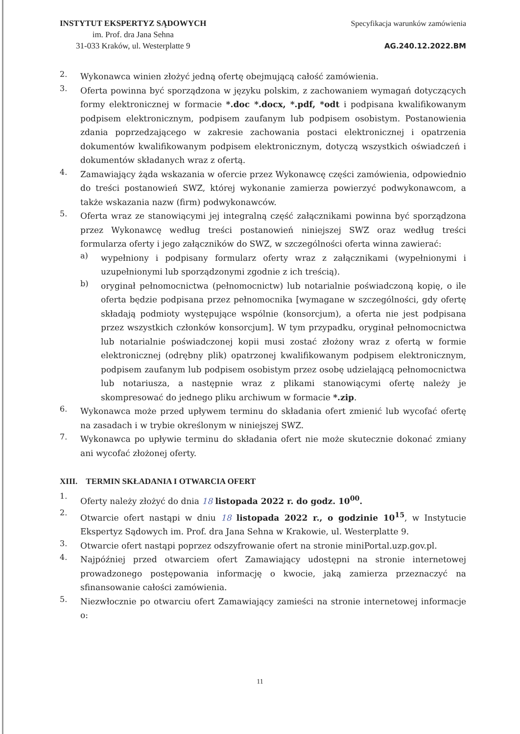INSTYTUT EKSPERTYZ SĄDOWYCH
im. Prof. dra Jana Sehna
31-033 Kraków, ul. Westerplatte 9
Specyfikacja warunków zamówienia
AG.240.12.2022.BM
2.
Wykonawca winien złożyć jedną ofertę obejmującą całość zamówienia.
3.
Oferta powinna być sporządzona w języku polskim, z zachowaniem wymagań dotyczących formy elektronicznej w formacie *.doc *.docx, *.pdf, *odt i podpisana kwalifikowanym podpisem elektronicznym, podpisem zaufanym lub podpisem osobistym. Postanowienia zdania poprzedzającego w zakresie zachowania postaci elektronicznej i opatrzenia dokumentów kwalifikowanym podpisem elektronicznym, dotyczą wszystkich oświadczeń i dokumentów składanych wraz z ofertą.
4.
Zamawiający żąda wskazania w ofercie przez Wykonawcę części zamówienia, odpowiednio do treści postanowień SWZ, której wykonanie zamierza powierzyć podwykonawcom, a także wskazania nazw (firm) podwykonawców.
5.
Oferta wraz ze stanowiącymi jej integralną część załącznikami powinna być sporządzona przez Wykonawcę według treści postanowień niniejszej SWZ oraz według treści formularza oferty i jego załączników do SWZ, w szczególności oferta winna zawierać:
a)
wypełniony i podpisany formularz oferty wraz z załącznikami (wypełnionymi i uzupełnionymi lub sporządzonymi zgodnie z ich treścią).
b)
oryginał pełnomocnictwa (pełnomocnictw) lub notarialnie poświadczoną kopię, o ile oferta będzie podpisana przez pełnomocnika [wymagane w szczególności, gdy ofertę składają podmioty występujące wspólnie (konsorcjum), a oferta nie jest podpisana przez wszystkich członków konsorcjum]. W tym przypadku, oryginał pełnomocnictwa lub notarialnie poświadczonej kopii musi zostać złożony wraz z ofertą w formie elektronicznej (odrębny plik) opatrzonej kwalifikowanym podpisem elektronicznym, podpisem zaufanym lub podpisem osobistym przez osobę udzielającą pełnomocnictwa lub notariusza, a następnie wraz z plikami stanowiącymi ofertę należy je skompresować do jednego pliku archiwum w formacie *.zip.
6.
Wykonawca może przed upływem terminu do składania ofert zmienić lub wycofać ofertę na zasadach i w trybie określonym w niniejszej SWZ.
7.
Wykonawca po upływie terminu do składania ofert nie może skutecznie dokonać zmiany ani wycofać złożonej oferty.
XIII. TERMIN SKŁADANIA I OTWARCIA OFERT
1.
Oferty należy złożyć do dnia 18 listopada 2022 r. do godz. 10<sup>00</sup>.
2.
Otwarcie ofert nastąpi w dniu 18 listopada 2022 r., o godzinie 10<sup>15</sup>, w Instytucie Ekspertyz Sądowych im. Prof. dra Jana Sehna w Krakowie, ul. Westerplatte 9.
3.
Otwarcie ofert nastąpi poprzez odszyfrowanie ofert na stronie miniPortal.uzp.gov.pl.
4.
Najpóźniej przed otwarciem ofert Zamawiający udostępni na stronie internetowej prowadzonego postępowania informację o kwocie, jaką zamierza przeznaczyć na sfinansowanie całości zamówienia.
5.
Niezwłocznie po otwarciu ofert Zamawiający zamieści na stronie internetowej informacje o:
11